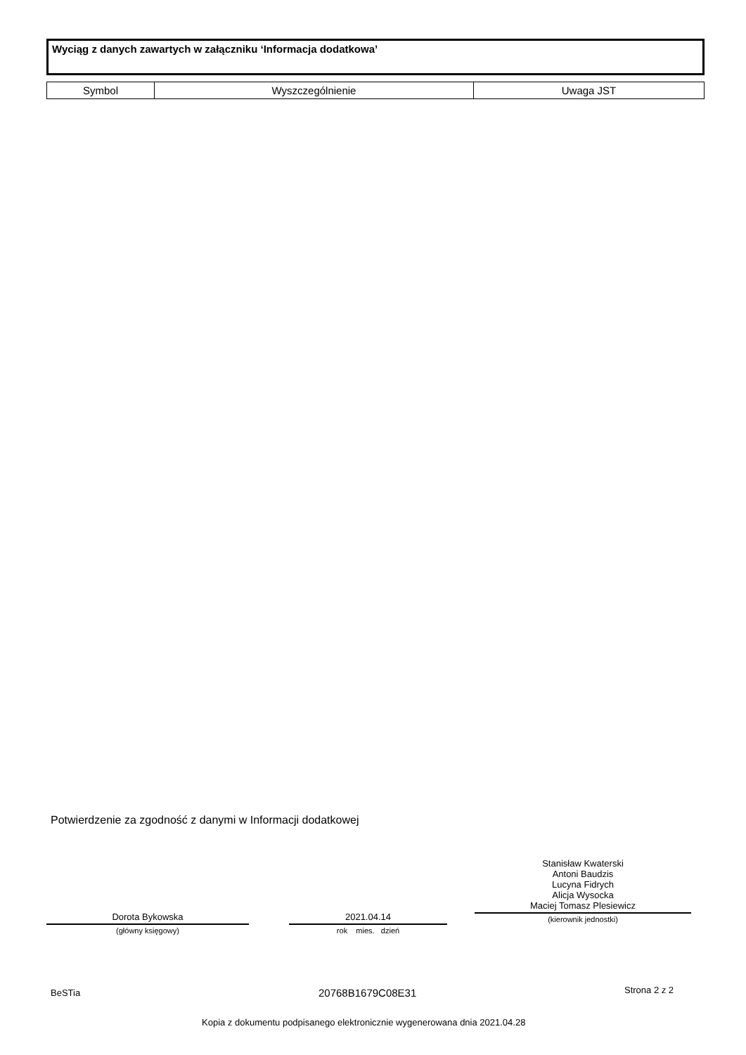Wyciąg z danych zawartych w załączniku ‘Informacja dodatkowa’
| Symbol | Wyszczególnienie | Uwaga JST |
| --- | --- | --- |
Potwierdzenie za zgodność z danymi w Informacji dodatkowej
Dorota Bykowska
(główny księgowy)
2021.04.14
rok mies. dzień
Stanisław Kwaterski
Antoni Baudzis
Lucyna Fidrych
Alicja Wysocka
Maciej Tomasz Plesiewicz
(kierownik jednostki)
BeSTia 20768B1679C08E31 Strona 2 z 2
Kopia z dokumentu podpisanego elektronicznie wygenerowana dnia 2021.04.28